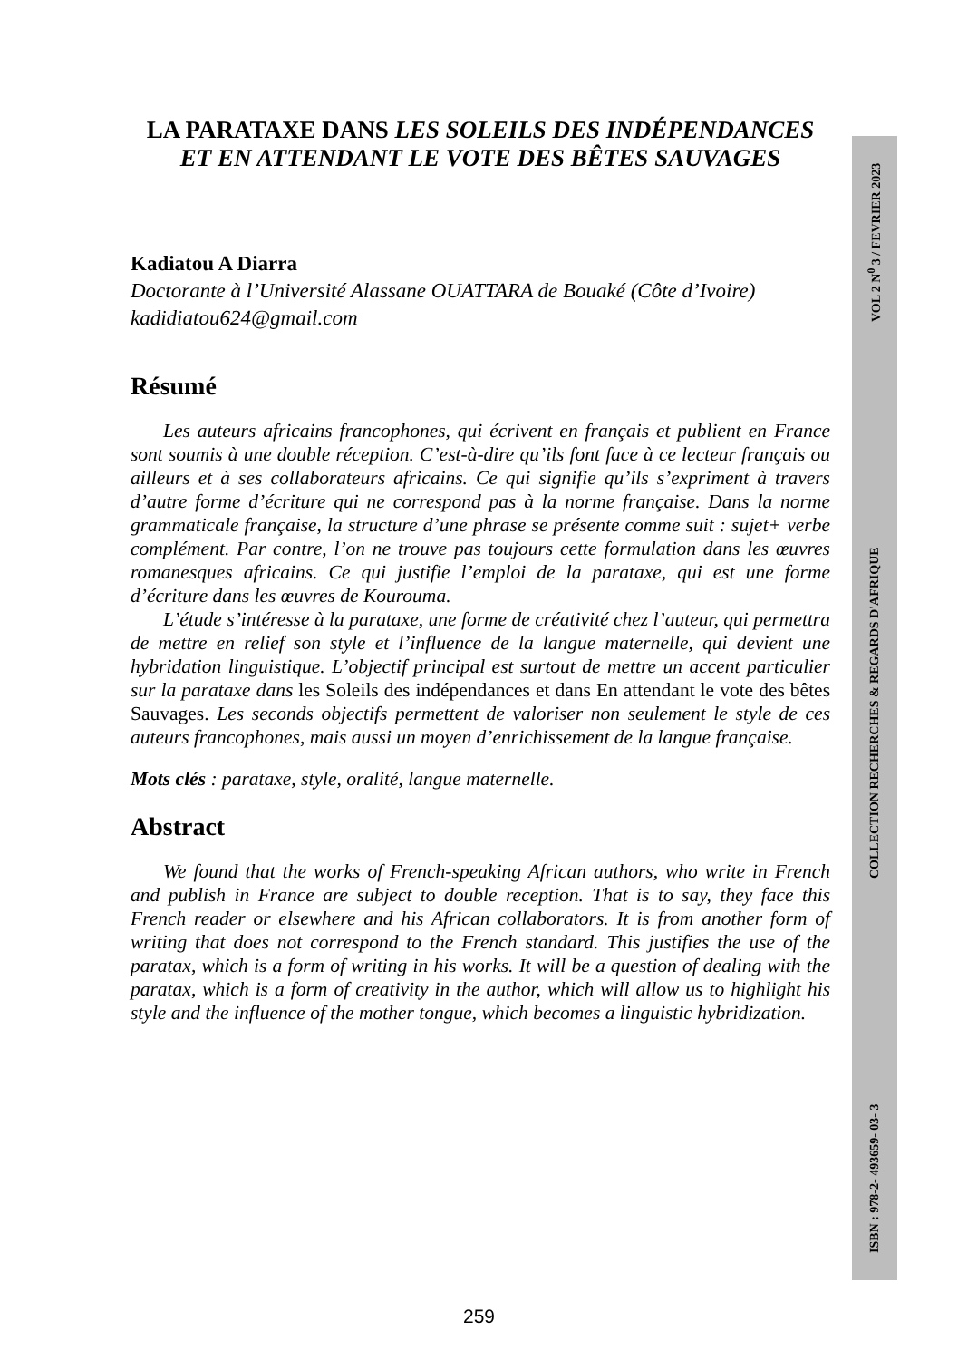ISBN : 978-2- 493659- 03- 3 COLLECTION RECHERCHES & REGARDS D'AFRIQUE VOL 2 N<sup>0</sup> 3 / FEVRIER 2023
LA PARATAXE DANS LES SOLEILS DES INDÉPENDANCES ET EN ATTENDANT LE VOTE DES BÊTES SAUVAGES
Kadiatou A Diarra
Doctorante à l’Université Alassane OUATTARA de Bouaké (Côte d’Ivoire)
kadidiatou624@gmail.com
Résumé
Les auteurs africains francophones, qui écrivent en français et publient en France sont soumis à une double réception. C’est-à-dire qu’ils font face à ce lecteur français ou ailleurs et à ses collaborateurs africains. Ce qui signifie qu’ils s’expriment à travers d’autre forme d’écriture qui ne correspond pas à la norme française. Dans la norme grammaticale française, la structure d’une phrase se présente comme suit : sujet+ verbe complément. Par contre, l’on ne trouve pas toujours cette formulation dans les œuvres romanesques africains. Ce qui justifie l’emploi de la parataxe, qui est une forme d’écriture dans les œuvres de Kourouma.
L’étude s’intéresse à la parataxe, une forme de créativité chez l’auteur, qui permettra de mettre en relief son style et l’influence de la langue maternelle, qui devient une hybridation linguistique. L’objectif principal est surtout de mettre un accent particulier sur la parataxe dans les Soleils des indépendances et dans En attendant le vote des bêtes Sauvages. Les seconds objectifs permettent de valoriser non seulement le style de ces auteurs francophones, mais aussi un moyen d’enrichissement de la langue française.
Mots clés : parataxe, style, oralité, langue maternelle.
Abstract
We found that the works of French-speaking African authors, who write in French and publish in France are subject to double reception. That is to say, they face this French reader or elsewhere and his African collaborators. It is from another form of writing that does not correspond to the French standard. This justifies the use of the paratax, which is a form of writing in his works. It will be a question of dealing with the paratax, which is a form of creativity in the author, which will allow us to highlight his style and the influence of the mother tongue, which becomes a linguistic hybridization.
259